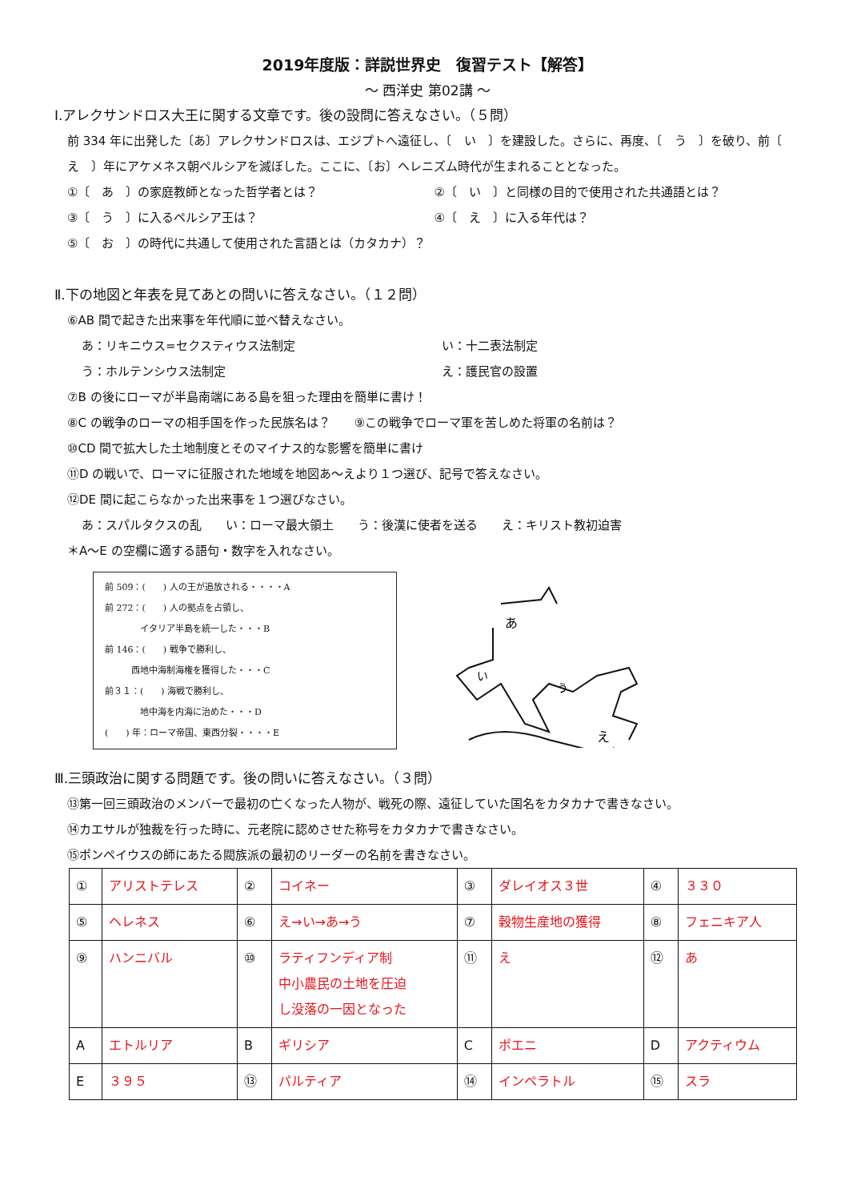2019年度版：詳説世界史　復習テスト【解答】
～ 西洋史 第02講 ～
Ⅰ.アレクサンドロス大王に関する文章です。後の設問に答えなさい。（５問）
前 334 年に出発した〔あ〕アレクサンドロスは、エジプトへ遠征し、〔　い　〕を建設した。さらに、再度、〔　う　〕を破り、前〔　え　〕年にアケメネス朝ペルシアを滅ぼした。ここに、〔お〕ヘレニズム時代が生まれることとなった。
①〔　あ　〕の家庭教師となった哲学者とは？ ②〔　い　〕と同様の目的で使用された共通語とは？
③〔　う　〕に入るペルシア王は？ ④〔　え　〕に入る年代は？
⑤〔　お　〕の時代に共通して使用された言語とは（カタカナ）？
Ⅱ.下の地図と年表を見てあとの問いに答えなさい。（１２問）
⑥AB 間で起きた出来事を年代順に並べ替えなさい。
あ：リキニウス=セクスティウス法制定 い：十二表法制定
う：ホルテンシウス法制定 え：護民官の設置
⑦B の後にローマが半島南端にある島を狙った理由を簡単に書け！
⑧C の戦争のローマの相手国を作った民族名は？　　⑨この戦争でローマ軍を苦しめた将軍の名前は？
⑩CD 間で拡大した土地制度とそのマイナス的な影響を簡単に書け
⑪D の戦いで、ローマに征服された地域を地図あ～えより１つ選び、記号で答えなさい。
⑫DE 間に起こらなかった出来事を１つ選びなさい。
あ：スパルタクスの乱　　い：ローマ最大領土　　う：後漢に使者を送る　　え：キリスト教初迫害
＊A～E の空欄に適する語句・数字を入れなさい。
前 509：(　　) 人の王が追放される・・・・A
前 272：(　　) 人の拠点を占領し、
　　　　イタリア半島を統一した・・・B
前 146：(　　) 戦争で勝利し、
　　　西地中海制海権を獲得した・・・C
前３１：(　　) 海戦で勝利し、
　　　　地中海を内海に治めた・・・D
(　　) 年：ローマ帝国、東西分裂・・・・E
あ
い
う
え
Ⅲ.三頭政治に関する問題です。後の問いに答えなさい。（３問）
⑬第一回三頭政治のメンバーで最初の亡くなった人物が、戦死の際、遠征していた国名をカタカナで書きなさい。
⑭カエサルが独裁を行った時に、元老院に認めさせた称号をカタカナで書きなさい。
⑮ポンペイウスの師にあたる閥族派の最初のリーダーの名前を書きなさい。
| ① | アリストテレス | ② | コイネー | ③ | ダレイオス３世 | ④ | ３３０ |
| ⑤ | ヘレネス | ⑥ | え→い→あ→う | ⑦ | 穀物生産地の獲得 | ⑧ | フェニキア人 |
| ⑨ | ハンニバル | ⑩ | ラティフンディア制 中小農民の土地を圧迫 し没落の一因となった | ⑪ | え | ⑫ | あ |
| A | エトルリア | B | ギリシア | C | ポエニ | D | アクティウム |
| E | ３９５ | ⑬ | パルティア | ⑭ | インペラトル | ⑮ | スラ |